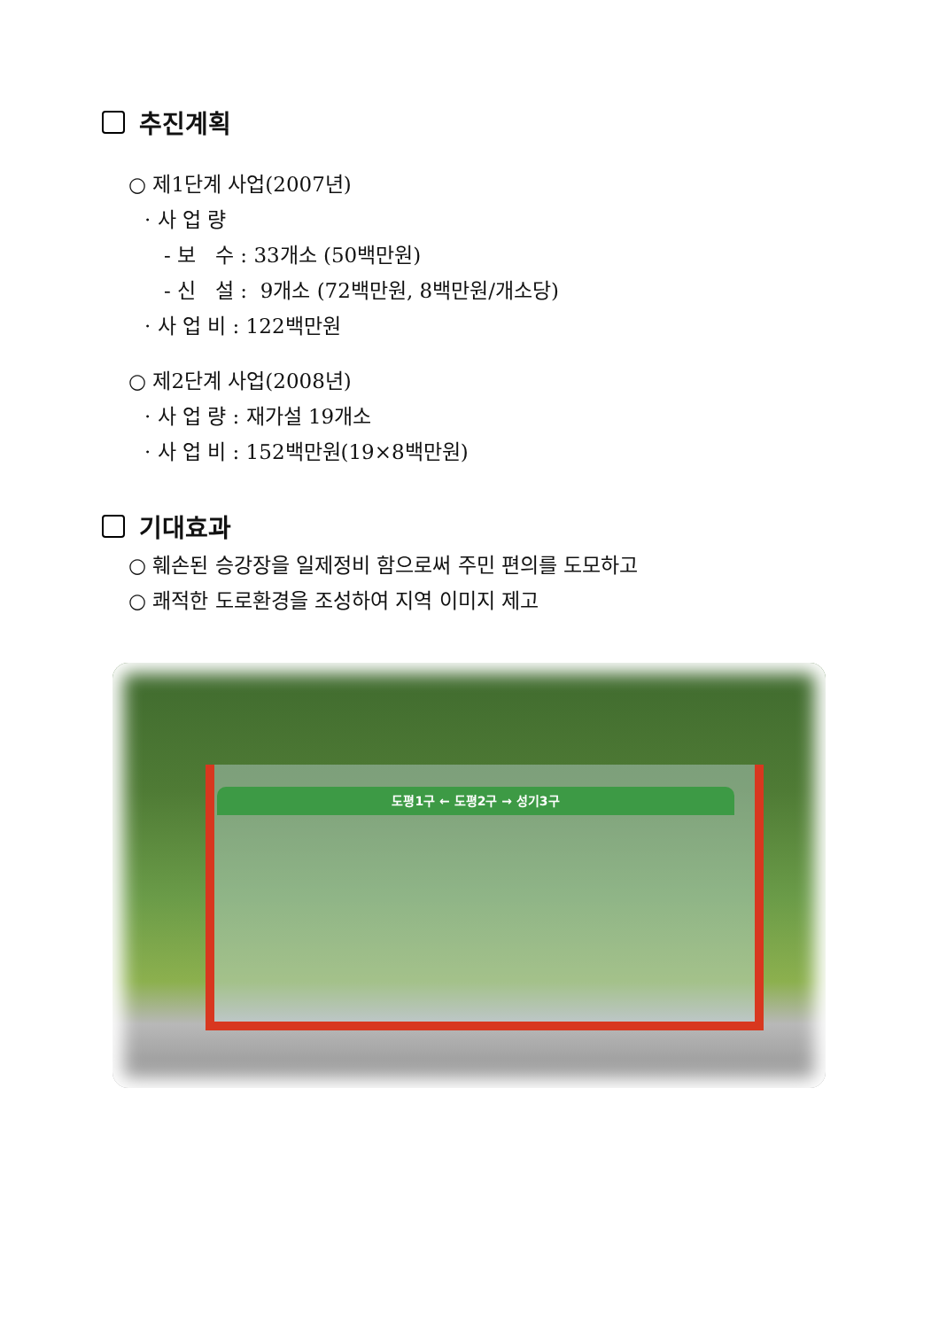추진계획
○ 제1단계 사업(2007년)
· 사 업 량
- 보 수 : 33개소 (50백만원)
- 신 설 : 9개소 (72백만원, 8백만원/개소당)
· 사 업 비 : 122백만원
○ 제2단계 사업(2008년)
· 사 업 량 : 재가설 19개소
· 사 업 비 : 152백만원(19×8백만원)
기대효과
○ 훼손된 승강장을 일제정비 함으로써 주민 편의를 도모하고
○ 쾌적한 도로환경을 조성하여 지역 이미지 제고
도평1구 ← 도평2구 → 성기3구